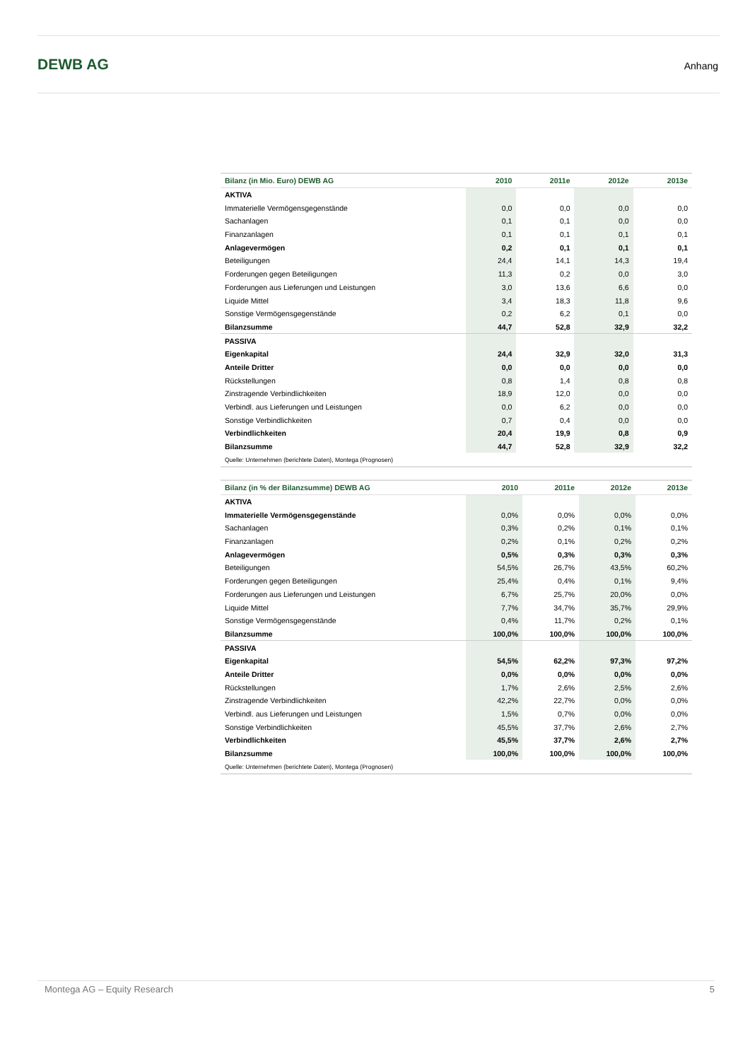DEWB AG Anhang
| Bilanz (in Mio. Euro) DEWB AG | 2010 | 2011e | 2012e | 2013e |
| --- | --- | --- | --- | --- |
| AKTIVA | | | | |
| Immaterielle Vermögensgegenstände | 0,0 | 0,0 | 0,0 | 0,0 |
| Sachanlagen | 0,1 | 0,1 | 0,0 | 0,0 |
| Finanzanlagen | 0,1 | 0,1 | 0,1 | 0,1 |
| Anlagevermögen | 0,2 | 0,1 | 0,1 | 0,1 |
| Beteiligungen | 24,4 | 14,1 | 14,3 | 19,4 |
| Forderungen gegen Beteiligungen | 11,3 | 0,2 | 0,0 | 3,0 |
| Forderungen aus Lieferungen und Leistungen | 3,0 | 13,6 | 6,6 | 0,0 |
| Liquide Mittel | 3,4 | 18,3 | 11,8 | 9,6 |
| Sonstige Vermögensgegenstände | 0,2 | 6,2 | 0,1 | 0,0 |
| Bilanzsumme | 44,7 | 52,8 | 32,9 | 32,2 |
| PASSIVA | | | | |
| Eigenkapital | 24,4 | 32,9 | 32,0 | 31,3 |
| Anteile Dritter | 0,0 | 0,0 | 0,0 | 0,0 |
| Rückstellungen | 0,8 | 1,4 | 0,8 | 0,8 |
| Zinstragende Verbindlichkeiten | 18,9 | 12,0 | 0,0 | 0,0 |
| Verbindl. aus Lieferungen und Leistungen | 0,0 | 6,2 | 0,0 | 0,0 |
| Sonstige Verbindlichkeiten | 0,7 | 0,4 | 0,0 | 0,0 |
| Verbindlichkeiten | 20,4 | 19,9 | 0,8 | 0,9 |
| Bilanzsumme | 44,7 | 52,8 | 32,9 | 32,2 |
| Quelle: Unternehmen (berichtete Daten), Montega (Prognosen) | | | | |
| Bilanz (in % der Bilanzsumme) DEWB AG | 2010 | 2011e | 2012e | 2013e |
| --- | --- | --- | --- | --- |
| AKTIVA | | | | |
| Immaterielle Vermögensgegenstände | 0,0% | 0,0% | 0,0% | 0,0% |
| Sachanlagen | 0,3% | 0,2% | 0,1% | 0,1% |
| Finanzanlagen | 0,2% | 0,1% | 0,2% | 0,2% |
| Anlagevermögen | 0,5% | 0,3% | 0,3% | 0,3% |
| Beteiligungen | 54,5% | 26,7% | 43,5% | 60,2% |
| Forderungen gegen Beteiligungen | 25,4% | 0,4% | 0,1% | 9,4% |
| Forderungen aus Lieferungen und Leistungen | 6,7% | 25,7% | 20,0% | 0,0% |
| Liquide Mittel | 7,7% | 34,7% | 35,7% | 29,9% |
| Sonstige Vermögensgegenstände | 0,4% | 11,7% | 0,2% | 0,1% |
| Bilanzsumme | 100,0% | 100,0% | 100,0% | 100,0% |
| PASSIVA | | | | |
| Eigenkapital | 54,5% | 62,2% | 97,3% | 97,2% |
| Anteile Dritter | 0,0% | 0,0% | 0,0% | 0,0% |
| Rückstellungen | 1,7% | 2,6% | 2,5% | 2,6% |
| Zinstragende Verbindlichkeiten | 42,2% | 22,7% | 0,0% | 0,0% |
| Verbindl. aus Lieferungen und Leistungen | 1,5% | 0,7% | 0,0% | 0,0% |
| Sonstige Verbindlichkeiten | 45,5% | 37,7% | 2,6% | 2,7% |
| Verbindlichkeiten | 45,5% | 37,7% | 2,6% | 2,7% |
| Bilanzsumme | 100,0% | 100,0% | 100,0% | 100,0% |
| Quelle: Unternehmen (berichtete Daten), Montega (Prognosen) | | | | |
Montega AG – Equity Research 5